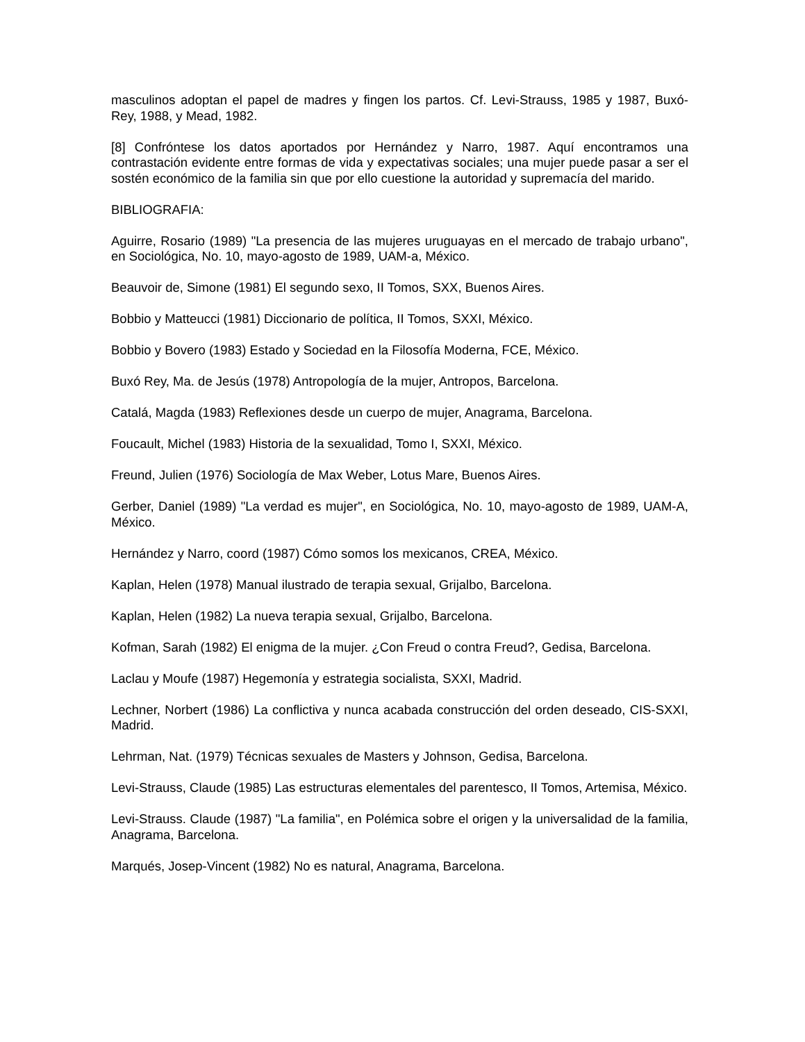masculinos adoptan el papel de madres y fingen los partos. Cf. Levi-Strauss, 1985 y 1987, Buxó-Rey, 1988, y Mead, 1982.
[8] Confróntese los datos aportados por Hernández y Narro, 1987. Aquí encontramos una contrastación evidente entre formas de vida y expectativas sociales; una mujer puede pasar a ser el sostén económico de la familia sin que por ello cuestione la autoridad y supremacía del marido.
BIBLIOGRAFIA:
Aguirre, Rosario (1989) "La presencia de las mujeres uruguayas en el mercado de trabajo urbano", en Sociológica, No. 10, mayo-agosto de 1989, UAM-a, México.
Beauvoir de, Simone (1981) El segundo sexo, II Tomos, SXX, Buenos Aires.
Bobbio y Matteucci (1981) Diccionario de política, II Tomos, SXXI, México.
Bobbio y Bovero (1983) Estado y Sociedad en la Filosofía Moderna, FCE, México.
Buxó Rey, Ma. de Jesús (1978) Antropología de la mujer, Antropos, Barcelona.
Catalá, Magda (1983) Reflexiones desde un cuerpo de mujer, Anagrama, Barcelona.
Foucault, Michel (1983) Historia de la sexualidad, Tomo I, SXXI, México.
Freund, Julien (1976) Sociología de Max Weber, Lotus Mare, Buenos Aires.
Gerber, Daniel (1989) "La verdad es mujer", en Sociológica, No. 10, mayo-agosto de 1989, UAM-A, México.
Hernández y Narro, coord (1987) Cómo somos los mexicanos, CREA, México.
Kaplan, Helen (1978) Manual ilustrado de terapia sexual, Grijalbo, Barcelona.
Kaplan, Helen (1982) La nueva terapia sexual, Grijalbo, Barcelona.
Kofman, Sarah (1982) El enigma de la mujer. ¿Con Freud o contra Freud?, Gedisa, Barcelona.
Laclau y Moufe (1987) Hegemonía y estrategia socialista, SXXI, Madrid.
Lechner, Norbert (1986) La conflictiva y nunca acabada construcción del orden deseado, CIS-SXXI, Madrid.
Lehrman, Nat. (1979) Técnicas sexuales de Masters y Johnson, Gedisa, Barcelona.
Levi-Strauss, Claude (1985) Las estructuras elementales del parentesco, II Tomos, Artemisa, México.
Levi-Strauss. Claude (1987) "La familia", en Polémica sobre el origen y la universalidad de la familia, Anagrama, Barcelona.
Marqués, Josep-Vincent (1982) No es natural, Anagrama, Barcelona.